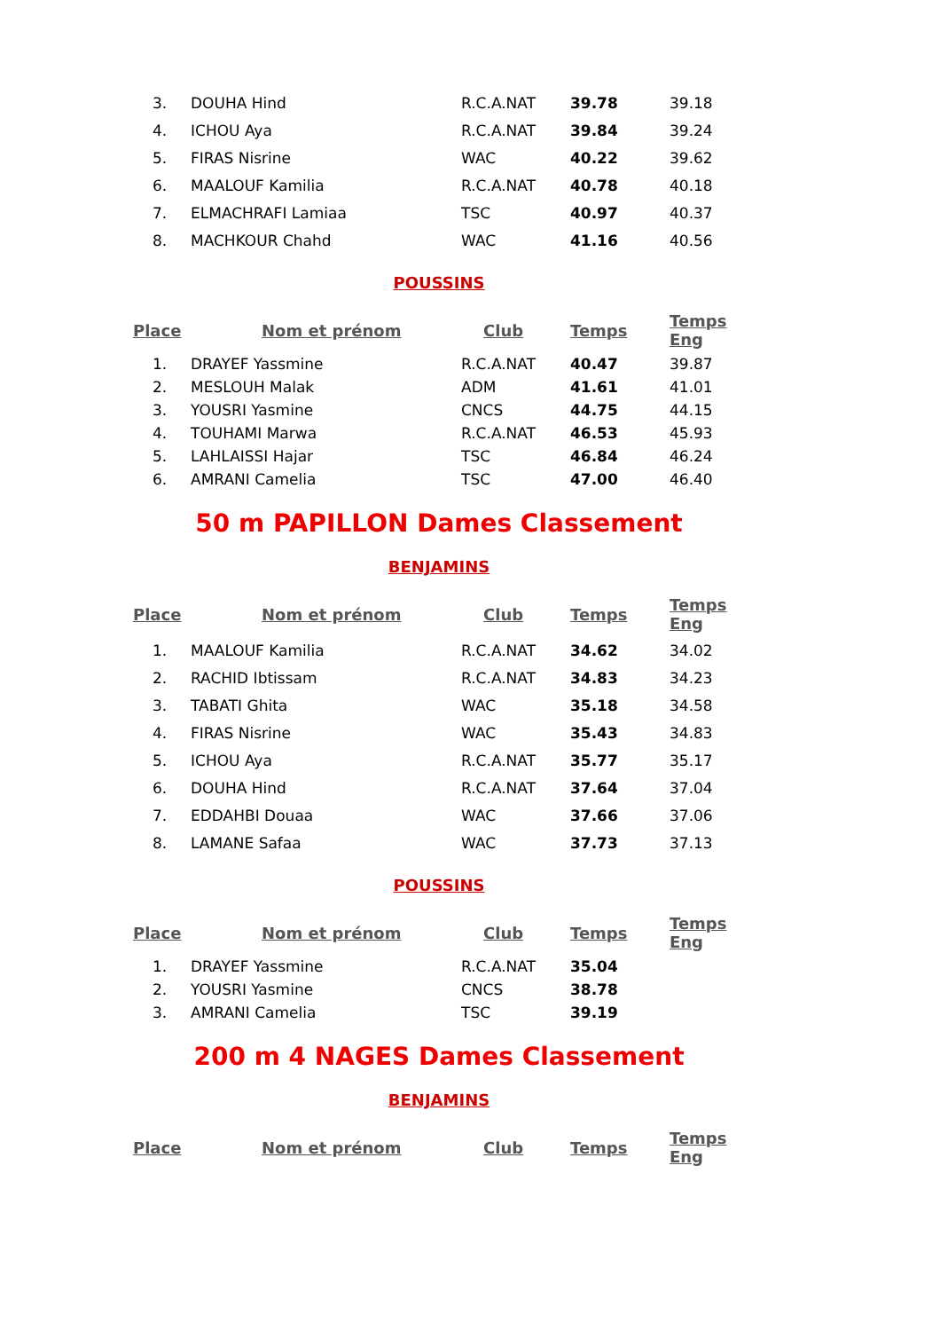| 3. | DOUHA Hind | R.C.A.NAT | 39.78 | 39.18 |
| 4. | ICHOU Aya | R.C.A.NAT | 39.84 | 39.24 |
| 5. | FIRAS Nisrine | WAC | 40.22 | 39.62 |
| 6. | MAALOUF Kamilia | R.C.A.NAT | 40.78 | 40.18 |
| 7. | ELMACHRAFI Lamiaa | TSC | 40.97 | 40.37 |
| 8. | MACHKOUR Chahd | WAC | 41.16 | 40.56 |
POUSSINS
| Place | Nom et prénom | Club | Temps | Temps Eng |
| --- | --- | --- | --- | --- |
| 1. | DRAYEF Yassmine | R.C.A.NAT | 40.47 | 39.87 |
| 2. | MESLOUH Malak | ADM | 41.61 | 41.01 |
| 3. | YOUSRI Yasmine | CNCS | 44.75 | 44.15 |
| 4. | TOUHAMI Marwa | R.C.A.NAT | 46.53 | 45.93 |
| 5. | LAHLAISSI Hajar | TSC | 46.84 | 46.24 |
| 6. | AMRANI Camelia | TSC | 47.00 | 46.40 |
50 m PAPILLON Dames Classement
BENJAMINS
| Place | Nom et prénom | Club | Temps | Temps Eng |
| --- | --- | --- | --- | --- |
| 1. | MAALOUF Kamilia | R.C.A.NAT | 34.62 | 34.02 |
| 2. | RACHID Ibtissam | R.C.A.NAT | 34.83 | 34.23 |
| 3. | TABATI Ghita | WAC | 35.18 | 34.58 |
| 4. | FIRAS Nisrine | WAC | 35.43 | 34.83 |
| 5. | ICHOU Aya | R.C.A.NAT | 35.77 | 35.17 |
| 6. | DOUHA Hind | R.C.A.NAT | 37.64 | 37.04 |
| 7. | EDDAHBI Douaa | WAC | 37.66 | 37.06 |
| 8. | LAMANE Safaa | WAC | 37.73 | 37.13 |
POUSSINS
| Place | Nom et prénom | Club | Temps | Temps Eng |
| --- | --- | --- | --- | --- |
| 1. | DRAYEF Yassmine | R.C.A.NAT | 35.04 | |
| 2. | YOUSRI Yasmine | CNCS | 38.78 | |
| 3. | AMRANI Camelia | TSC | 39.19 | |
200 m 4 NAGES Dames Classement
BENJAMINS
| Place | Nom et prénom | Club | Temps | Temps Eng |
| --- | --- | --- | --- | --- |